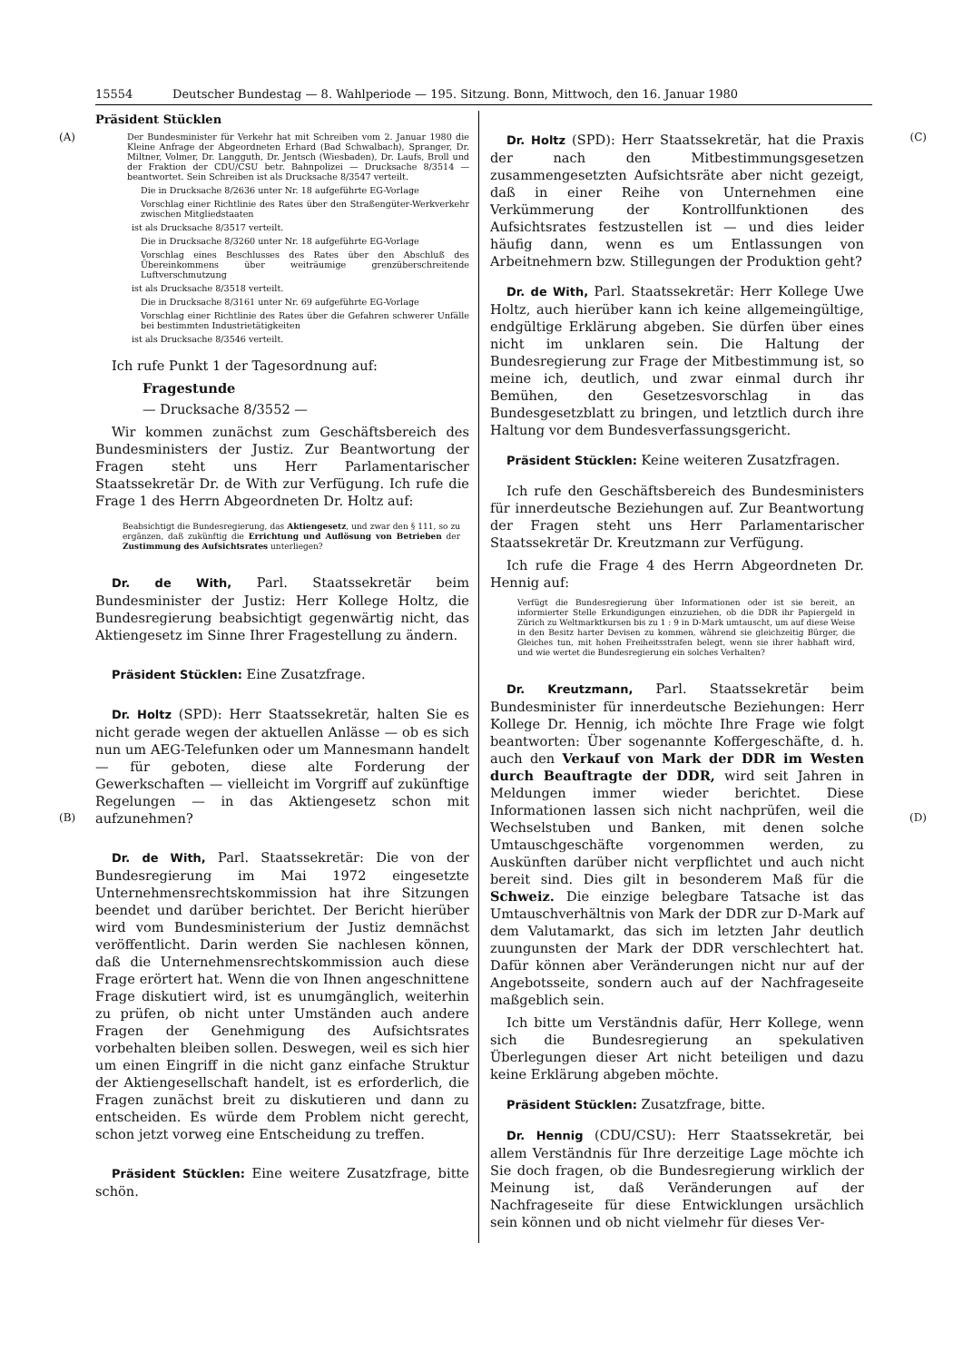15554 Deutscher Bundestag — 8. Wahlperiode — 195. Sitzung. Bonn, Mittwoch, den 16. Januar 1980
Präsident Stücklen
(A)
Der Bundesminister für Verkehr hat mit Schreiben vom 2. Januar 1980 die Kleine Anfrage der Abgeordneten Erhard (Bad Schwalbach), Spranger, Dr. Miltner, Volmer, Dr. Langguth, Dr. Jentsch (Wiesbaden), Dr. Laufs, Broll und der Fraktion der CDU/CSU betr. Bahnpolizei — Drucksache 8/3514 — beantwortet. Sein Schreiben ist als Drucksache 8/3547 verteilt.
Die in Drucksache 8/2636 unter Nr. 18 aufgeführte EG-Vorlage
Vorschlag einer Richtlinie des Rates über den Straßengüter-Werkverkehr zwischen Mitgliedstaaten
ist als Drucksache 8/3517 verteilt.
Die in Drucksache 8/3260 unter Nr. 18 aufgeführte EG-Vorlage
Vorschlag eines Beschlusses des Rates über den Abschluß des Übereinkommens über weiträumige grenzüberschreitende Luftverschmutzung
ist als Drucksache 8/3518 verteilt.
Die in Drucksache 8/3161 unter Nr. 69 aufgeführte EG-Vorlage
Vorschlag einer Richtlinie des Rates über die Gefahren schwerer Unfälle bei bestimmten Industrietätigkeiten
ist als Drucksache 8/3546 verteilt.
Ich rufe Punkt 1 der Tagesordnung auf:
Fragestunde
— Drucksache 8/3552 —
Wir kommen zunächst zum Geschäftsbereich des Bundesministers der Justiz. Zur Beantwortung der Fragen steht uns Herr Parlamentarischer Staatssekretär Dr. de With zur Verfügung. Ich rufe die Frage 1 des Herrn Abgeordneten Dr. Holtz auf:
Beabsichtigt die Bundesregierung, das Aktiengesetz, und zwar den § 111, so zu ergänzen, daß zukünftig die Errichtung und Auflösung von Betrieben der Zustimmung des Aufsichtsrates unterliegen?
Dr. de With, Parl. Staatssekretär beim Bundesminister der Justiz: Herr Kollege Holtz, die Bundesregierung beabsichtigt gegenwärtig nicht, das Aktiengesetz im Sinne Ihrer Fragestellung zu ändern.
(B)
Präsident Stücklen: Eine Zusatzfrage.
Dr. Holtz (SPD): Herr Staatssekretär, halten Sie es nicht gerade wegen der aktuellen Anlässe — ob es sich nun um AEG-Telefunken oder um Mannesmann handelt — für geboten, diese alte Forderung der Gewerkschaften — vielleicht im Vorgriff auf zukünftige Regelungen — in das Aktiengesetz schon mit aufzunehmen?
Dr. de With, Parl. Staatssekretär: Die von der Bundesregierung im Mai 1972 eingesetzte Unternehmensrechtskommission hat ihre Sitzungen beendet und darüber berichtet. Der Bericht hierüber wird vom Bundesministerium der Justiz demnächst veröffentlicht. Darin werden Sie nachlesen können, daß die Unternehmensrechtskommission auch diese Frage erörtert hat. Wenn die von Ihnen angeschnittene Frage diskutiert wird, ist es unumgänglich, weiterhin zu prüfen, ob nicht unter Umständen auch andere Fragen der Genehmigung des Aufsichtsrates vorbehalten bleiben sollen. Deswegen, weil es sich hier um einen Eingriff in die nicht ganz einfache Struktur der Aktiengesellschaft handelt, ist es erforderlich, die Fragen zunächst breit zu diskutieren und dann zu entscheiden. Es würde dem Problem nicht gerecht, schon jetzt vorweg eine Entscheidung zu treffen.
Präsident Stücklen: Eine weitere Zusatzfrage, bitte schön.
(C)
Dr. Holtz (SPD): Herr Staatssekretär, hat die Praxis der nach den Mitbestimmungsgesetzen zusammengesetzten Aufsichtsräte aber nicht gezeigt, daß in einer Reihe von Unternehmen eine Verkümmerung der Kontrollfunktionen des Aufsichtsrates festzustellen ist — und dies leider häufig dann, wenn es um Entlassungen von Arbeitnehmern bzw. Stillegungen der Produktion geht?
Dr. de With, Parl. Staatssekretär: Herr Kollege Uwe Holtz, auch hierüber kann ich keine allgemeingültige, endgültige Erklärung abgeben. Sie dürfen über eines nicht im unklaren sein. Die Haltung der Bundesregierung zur Frage der Mitbestimmung ist, so meine ich, deutlich, und zwar einmal durch ihr Bemühen, den Gesetzesvorschlag in das Bundesgesetzblatt zu bringen, und letztlich durch ihre Haltung vor dem Bundesverfassungsgericht.
Präsident Stücklen: Keine weiteren Zusatzfragen.
Ich rufe den Geschäftsbereich des Bundesministers für innerdeutsche Beziehungen auf. Zur Beantwortung der Fragen steht uns Herr Parlamentarischer Staatssekretär Dr. Kreutzmann zur Verfügung.
Ich rufe die Frage 4 des Herrn Abgeordneten Dr. Hennig auf:
Verfügt die Bundesregierung über Informationen oder ist sie bereit, an informierter Stelle Erkundigungen einzuziehen, ob die DDR ihr Papiergeld in Zürich zu Weltmarktkursen bis zu 1 : 9 in D-Mark umtauscht, um auf diese Weise in den Besitz harter Devisen zu kommen, während sie gleichzeitig Bürger, die Gleiches tun, mit hohen Freiheitsstrafen belegt, wenn sie ihrer habhaft wird, und wie wertet die Bundesregierung ein solches Verhalten?
(D)
Dr. Kreutzmann, Parl. Staatssekretär beim Bundesminister für innerdeutsche Beziehungen: Herr Kollege Dr. Hennig, ich möchte Ihre Frage wie folgt beantworten: Über sogenannte Koffergeschäfte, d. h. auch den Verkauf von Mark der DDR im Westen durch Beauftragte der DDR, wird seit Jahren in Meldungen immer wieder berichtet. Diese Informationen lassen sich nicht nachprüfen, weil die Wechselstuben und Banken, mit denen solche Umtauschgeschäfte vorgenommen werden, zu Auskünften darüber nicht verpflichtet und auch nicht bereit sind. Dies gilt in besonderem Maß für die Schweiz. Die einzige belegbare Tatsache ist das Umtauschverhältnis von Mark der DDR zur D-Mark auf dem Valutamarkt, das sich im letzten Jahr deutlich zuungunsten der Mark der DDR verschlechtert hat. Dafür können aber Veränderungen nicht nur auf der Angebotsseite, sondern auch auf der Nachfrageseite maßgeblich sein.
Ich bitte um Verständnis dafür, Herr Kollege, wenn sich die Bundesregierung an spekulativen Überlegungen dieser Art nicht beteiligen und dazu keine Erklärung abgeben möchte.
Präsident Stücklen: Zusatzfrage, bitte.
Dr. Hennig (CDU/CSU): Herr Staatssekretär, bei allem Verständnis für Ihre derzeitige Lage möchte ich Sie doch fragen, ob die Bundesregierung wirklich der Meinung ist, daß Veränderungen auf der Nachfrageseite für diese Entwicklungen ursächlich sein können und ob nicht vielmehr für dieses Ver-